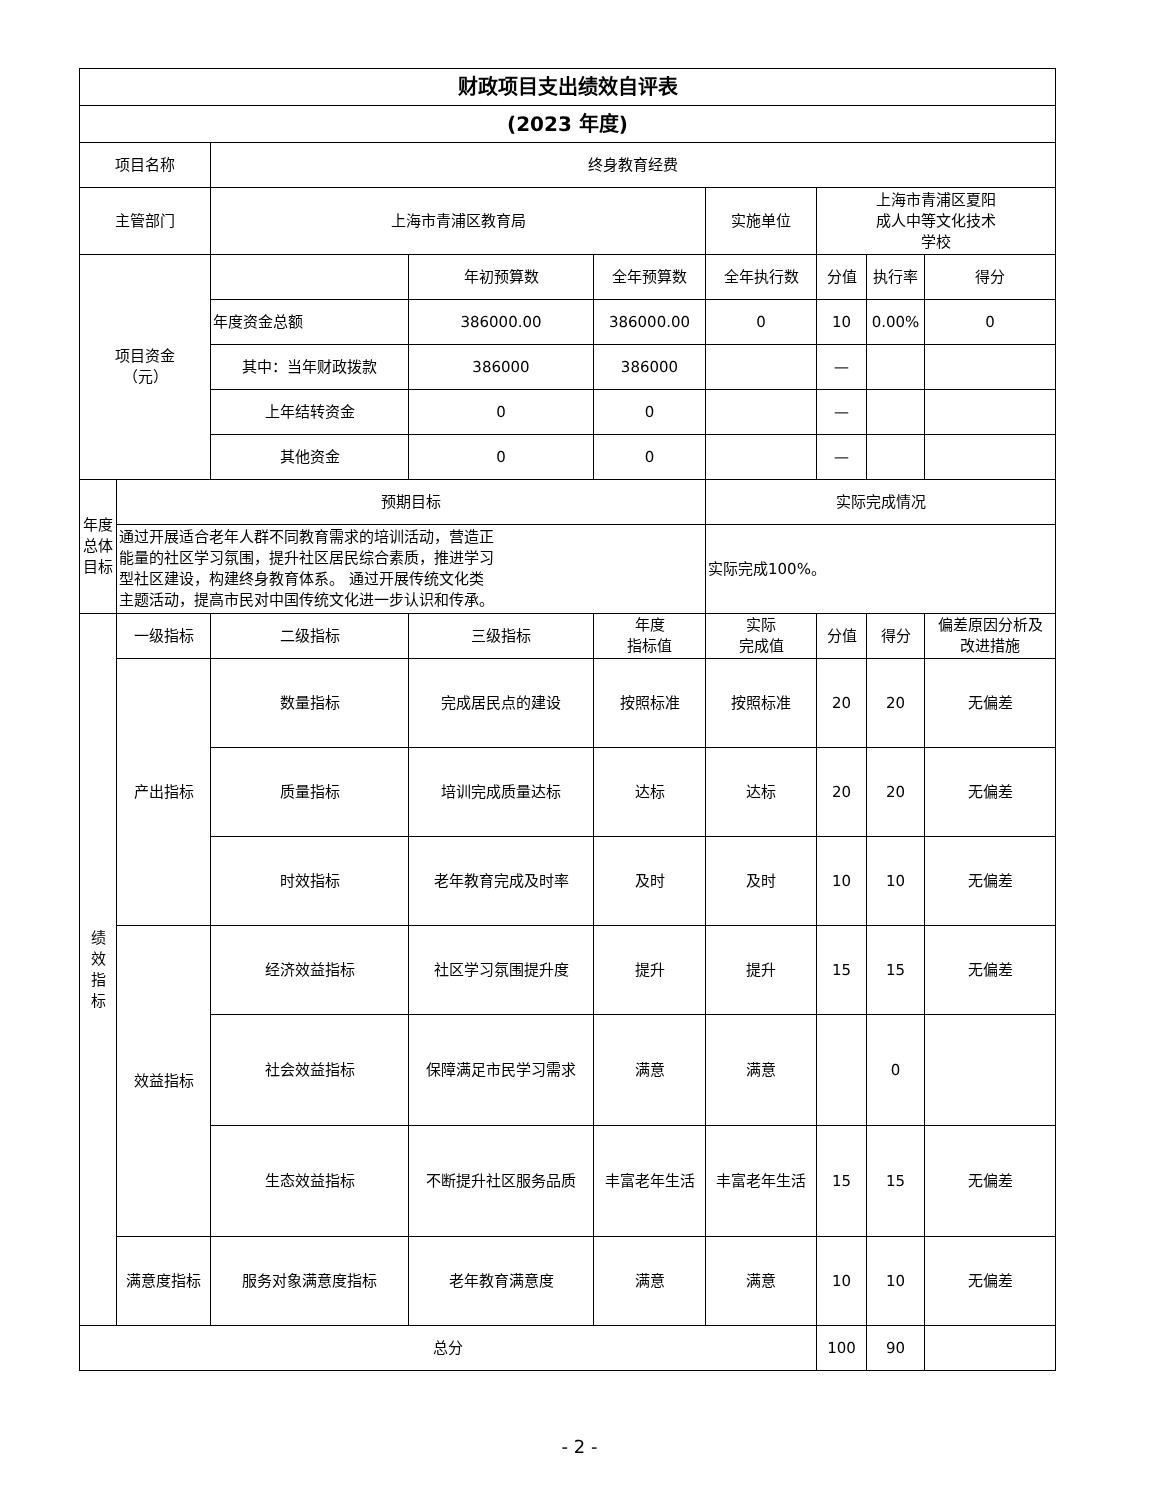| 财政项目支出绩效自评表 | | | | | | | | |
| --- | --- | --- | --- | --- | --- | --- | --- | --- |
| (2023 年度) | | | | | | | | |
| 项目名称 | | 终身教育经费 | | | | | | |
| 主管部门 | | 上海市青浦区教育局 | | | 实施单位 | 上海市青浦区夏阳 成人中等文化技术 学校 | | |
| 项目资金 （元） | | | 年初预算数 | 全年预算数 | 全年执行数 | 分值 | 执行率 | 得分 |
| | | 年度资金总额 | 386000.00 | 386000.00 | 0 | 10 | 0.00% | 0 |
| | | 其中：当年财政拨款 | 386000 | 386000 | | — | | |
| | | 上年结转资金 | 0 | 0 | | — | | |
| | | 其他资金 | 0 | 0 | | — | | |
| 年度总体目标 | 预期目标 | | | | 实际完成情况 | | | |
| | 通过开展适合老年人群不同教育需求的培训活动，营造正 能量的社区学习氛围，提升社区居民综合素质，推进学习 型社区建设，构建终身教育体系。 通过开展传统文化类 主题活动，提高市民对中国传统文化进一步认识和传承。 | | | | 实际完成100%。 | | | |
| 绩 效 指 标 | 一级指标 | 二级指标 | 三级指标 | 年度 指标值 | 实际 完成值 | 分值 | 得分 | 偏差原因分析及 改进措施 |
| | 产出指标 | 数量指标 | 完成居民点的建设 | 按照标准 | 按照标准 | 20 | 20 | 无偏差 |
| | | 质量指标 | 培训完成质量达标 | 达标 | 达标 | 20 | 20 | 无偏差 |
| | | 时效指标 | 老年教育完成及时率 | 及时 | 及时 | 10 | 10 | 无偏差 |
| | 效益指标 | 经济效益指标 | 社区学习氛围提升度 | 提升 | 提升 | 15 | 15 | 无偏差 |
| | | 社会效益指标 | 保障满足市民学习需求 | 满意 | 满意 | | 0 | |
| | | 生态效益指标 | 不断提升社区服务品质 | 丰富老年生活 | 丰富老年生活 | 15 | 15 | 无偏差 |
| | 满意度指标 | 服务对象满意度指标 | 老年教育满意度 | 满意 | 满意 | 10 | 10 | 无偏差 |
| 总分 | | | | | | 100 | 90 | |
- 2 -